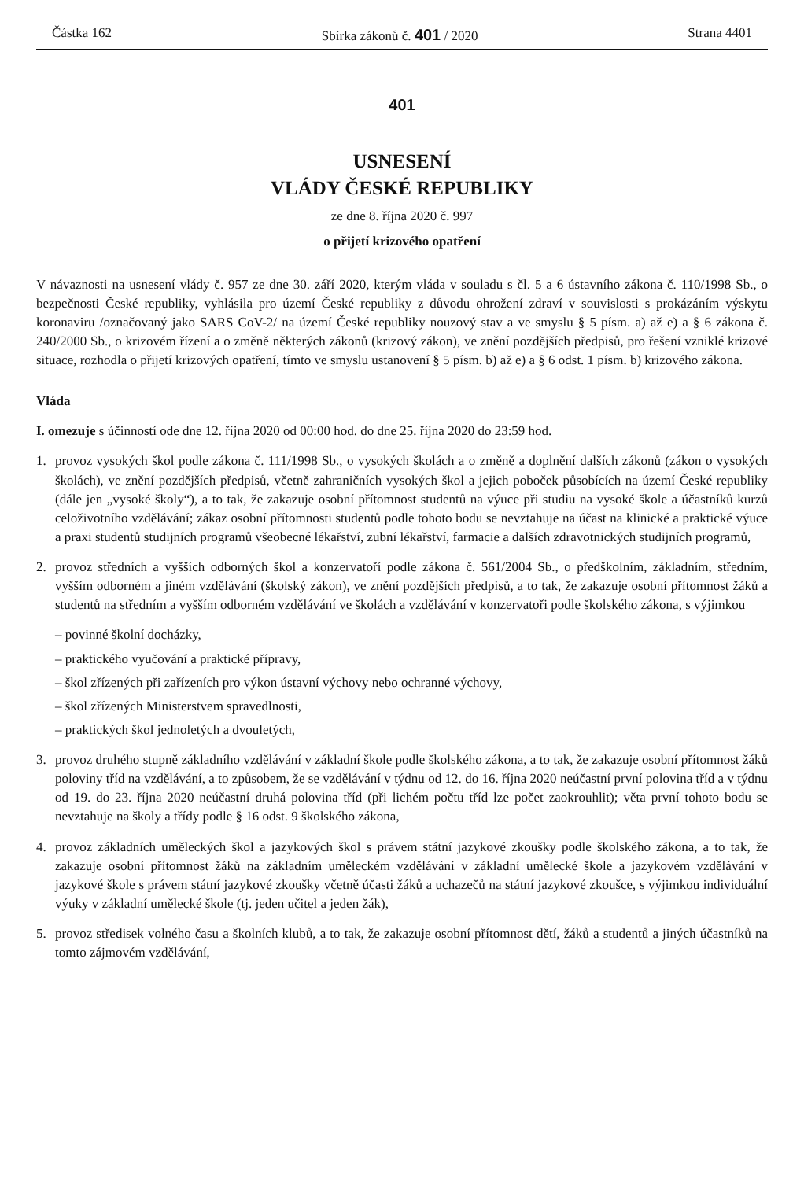Částka 162 Sbírka zákonů č. 401 / 2020 Strana 4401
401
USNESENÍ
VLÁDY ČESKÉ REPUBLIKY
ze dne 8. října 2020 č. 997
o přijetí krizového opatření
V návaznosti na usnesení vlády č. 957 ze dne 30. září 2020, kterým vláda v souladu s čl. 5 a 6 ústavního zákona č. 110/1998 Sb., o bezpečnosti České republiky, vyhlásila pro území České republiky z důvodu ohrožení zdraví v souvislosti s prokázáním výskytu koronaviru /označovaný jako SARS CoV-2/ na území České republiky nouzový stav a ve smyslu § 5 písm. a) až e) a § 6 zákona č. 240/2000 Sb., o krizovém řízení a o změně některých zákonů (krizový zákon), ve znění pozdějších předpisů, pro řešení vzniklé krizové situace, rozhodla o přijetí krizových opatření, tímto ve smyslu ustanovení § 5 písm. b) až e) a § 6 odst. 1 písm. b) krizového zákona.
Vláda
I. omezuje s účinností ode dne 12. října 2020 od 00:00 hod. do dne 25. října 2020 do 23:59 hod.
1. provoz vysokých škol podle zákona č. 111/1998 Sb., o vysokých školách a o změně a doplnění dalších zákonů (zákon o vysokých školách), ve znění pozdějších předpisů, včetně zahraničních vysokých škol a jejich poboček působících na území České republiky (dále jen „vysoké školy“), a to tak, že zakazuje osobní přítomnost studentů na výuce při studiu na vysoké škole a účastníků kurzů celoživotního vzdělávání; zákaz osobní přítomnosti studentů podle tohoto bodu se nevztahuje na účast na klinické a praktické výuce a praxi studentů studijních programů všeobecné lékařství, zubní lékařství, farmacie a dalších zdravotnických studijních programů,
2. provoz středních a vyšších odborných škol a konzervatoří podle zákona č. 561/2004 Sb., o předškolním, základním, středním, vyšším odborném a jiném vzdělávání (školský zákon), ve znění pozdějších předpisů, a to tak, že zakazuje osobní přítomnost žáků a studentů na středním a vyšším odborném vzdělávání ve školách a vzdělávání v konzervatoři podle školského zákona, s výjimkou
– povinné školní docházky,
– praktického vyučování a praktické přípravy,
– škol zřízených při zařízeních pro výkon ústavní výchovy nebo ochranné výchovy,
– škol zřízených Ministerstvem spravedlnosti,
– praktických škol jednoletých a dvouletých,
3. provoz druhého stupně základního vzdělávání v základní škole podle školského zákona, a to tak, že zakazuje osobní přítomnost žáků poloviny tříd na vzdělávání, a to způsobem, že se vzdělávání v týdnu od 12. do 16. října 2020 neúčastní první polovina tříd a v týdnu od 19. do 23. října 2020 neúčastní druhá polovina tříd (při lichém počtu tříd lze počet zaokrouhlit); věta první tohoto bodu se nevztahuje na školy a třídy podle § 16 odst. 9 školského zákona,
4. provoz základních uměleckých škol a jazykových škol s právem státní jazykové zkoušky podle školského zákona, a to tak, že zakazuje osobní přítomnost žáků na základním uměleckém vzdělávání v základní umělecké škole a jazykovém vzdělávání v jazykové škole s právem státní jazykové zkoušky včetně účasti žáků a uchazečů na státní jazykové zkoušce, s výjimkou individuální výuky v základní umělecké škole (tj. jeden učitel a jeden žák),
5. provoz středisek volného času a školních klubů, a to tak, že zakazuje osobní přítomnost dětí, žáků a studentů a jiných účastníků na tomto zájmovém vzdělávání,